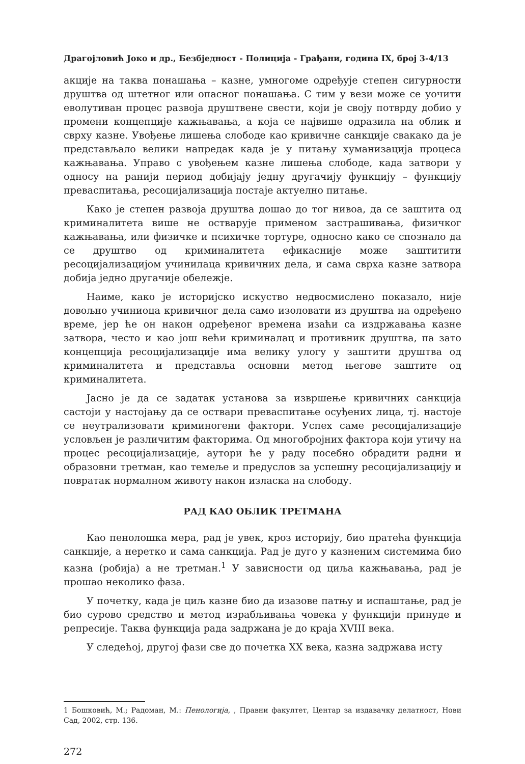Драгојловић Јоко и др., Безбједност - Полиција - Грађани, година IX, број 3-4/13
акције на таква понашања – казне, умногоме одређује степен сигурности друштва од штетног или опасног понашања. С тим у вези може се уочити еволутиван процес развоја друштвене свести, који је своју потврду добио у промени концепције кажњавања, а која се највише одразила на облик и сврху казне. Увођење лишења слободе као кривичне санкције свакако да је представљало велики напредак када је у питању хуманизација процеса кажњавања. Управо с увођењем казне лишења слободе, када затвори у односу на ранији период добијају једну другачију функцију – функцију преваспитања, ресоцијализација постаје актуелно питање.
Како је степен развоја друштва дошао до тог нивоа, да се заштита од криминалитета више не остварује применом застрашивања, физичког кажњавања, или физичке и психичке тортуре, односно како се спознало да се друштво од криминалитета ефикасније може заштитити ресоцијализацијом учинилаца кривичних дела, и сама сврха казне затвора добија једно другачије обележје.
Наиме, како је историјско искуство недвосмислено показало, није довољно учиниоца кривичног дела само изоловати из друштва на одређено време, јер ће он након одређеног времена изаћи са издржавања казне затвора, често и као још већи криминалац и противник друштва, па зато концепција ресоцијализације има велику улогу у заштити друштва од криминалитета и представља основни метод његове заштите од криминалитета.
Јасно је да се задатак установа за извршење кривичних санкција састоји у настојању да се оствари преваспитање осуђених лица, тј. настоје се неутрализовати криминогени фактори. Успех саме ресоцијализације условљен је различитим факторима. Од многобројних фактора који утичу на процес ресоцијализације, аутори ће у раду посебно обрадити радни и образовни третман, као темеље и предуслов за успешну ресоцијализацију и повратак нормалном животу након изласка на слободу.
РАД КАО ОБЛИК ТРЕТМАНА
Као пенолошка мера, рад је увек, кроз историју, био пратећа функција санкције, а неретко и сама санкција. Рад је дуго у казненим системима био казна (робија) а не третман.<sup>1</sup> У зависности од циља кажњавања, рад је прошао неколико фаза.
У почетку, када је циљ казне био да изазове патњу и испаштање, рад је био сурово средство и метод израбљивања човека у функцији принуде и репресије. Таква функција рада задржана је до краја XVIII века.
У следећој, другој фази све до почетка XX века, казна задржава исту
1 Бошковић, М.; Радоман, М.: Пенологија, , Правни факултет, Центар за издавачку делатност, Нови Сад, 2002, стр. 136.
272